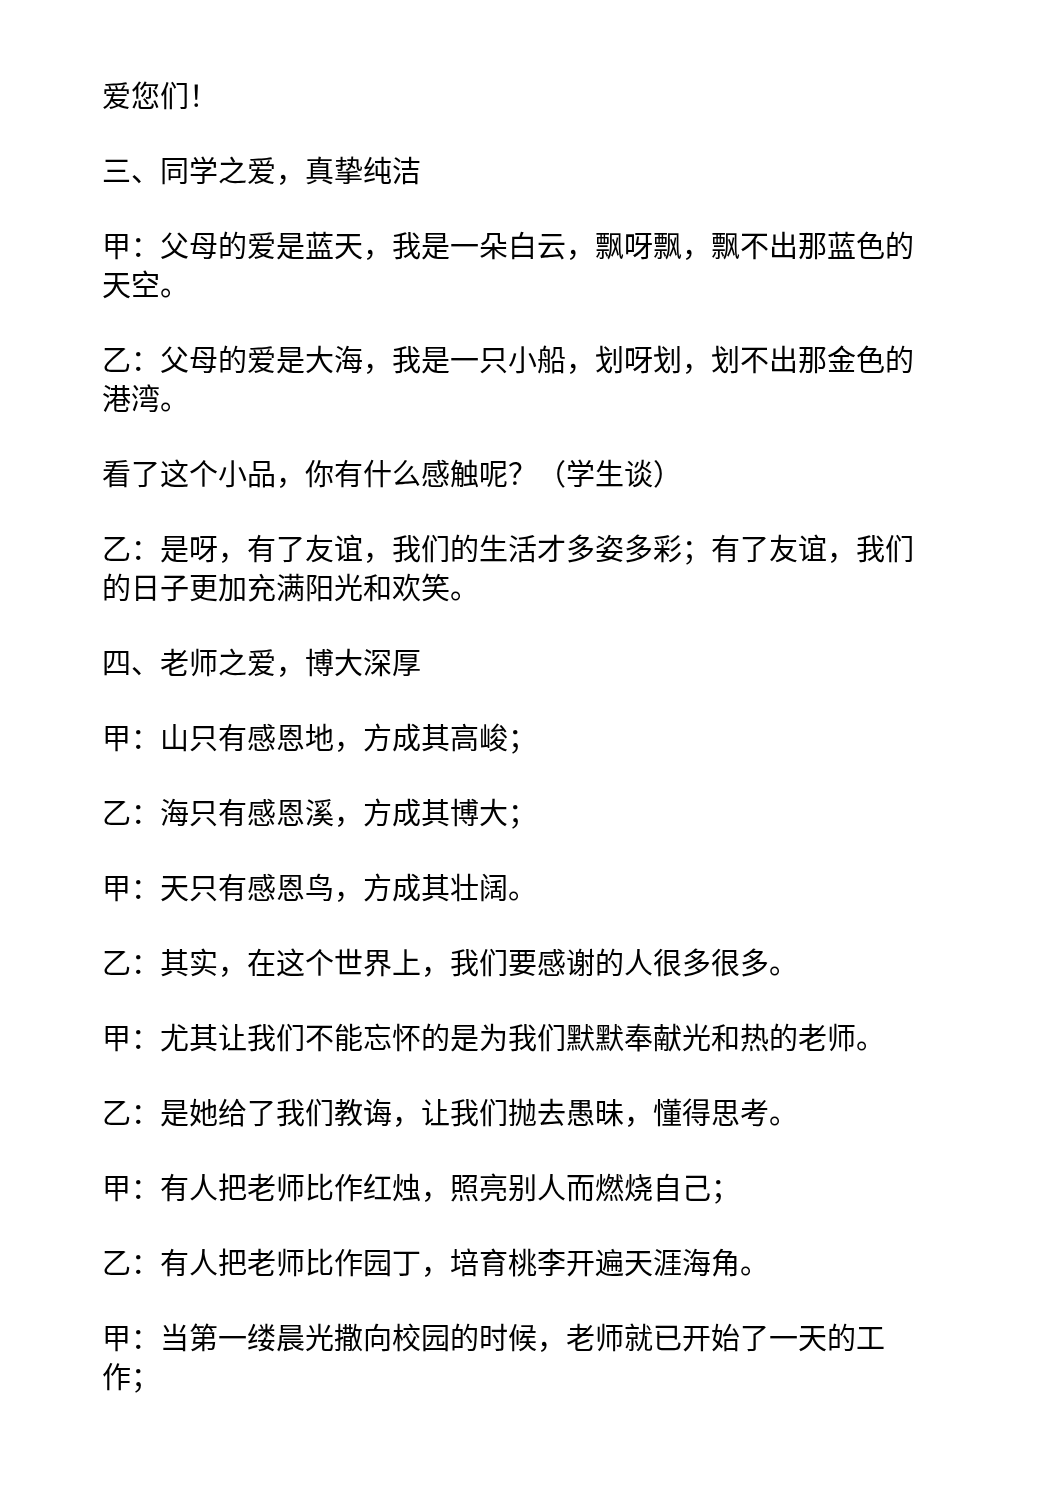爱您们！
三、同学之爱，真挚纯洁
甲：父母的爱是蓝天，我是一朵白云，飘呀飘，飘不出那蓝色的天空。
乙：父母的爱是大海，我是一只小船，划呀划，划不出那金色的港湾。
看了这个小品，你有什么感触呢？（学生谈）
乙：是呀，有了友谊，我们的生活才多姿多彩；有了友谊，我们的日子更加充满阳光和欢笑。
四、老师之爱，博大深厚
甲：山只有感恩地，方成其高峻；
乙：海只有感恩溪，方成其博大；
甲：天只有感恩鸟，方成其壮阔。
乙：其实，在这个世界上，我们要感谢的人很多很多。
甲：尤其让我们不能忘怀的是为我们默默奉献光和热的老师。
乙：是她给了我们教诲，让我们抛去愚昧，懂得思考。
甲：有人把老师比作红烛，照亮别人而燃烧自己；
乙：有人把老师比作园丁，培育桃李开遍天涯海角。
甲：当第一缕晨光撒向校园的时候，老师就已开始了一天的工作；